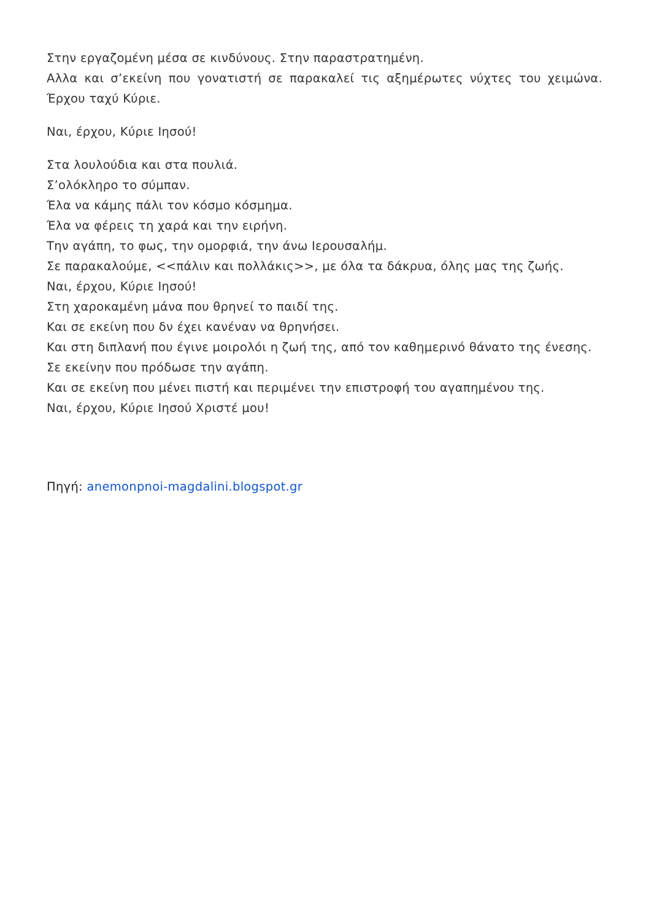Στην εργαζομένη μέσα σε κινδύνους. Στην παραστρατημένη.
Αλλα και σ’εκείνη που γονατιστή σε παρακαλεί τις αξημέρωτες νύχτες του χειμώνα. Έρχου ταχύ Κύριε.
Ναι, έρχου, Κύριε Ιησού!
Στα λουλούδια και στα πουλιά.
Σ’ολόκληρο το σύμπαν.
Έλα να κάμης πάλι τον κόσμο κόσμημα.
Έλα να φέρεις τη χαρά και την ειρήνη.
Την αγάπη, το φως, την ομορφιά, την άνω Ιερουσαλήμ.
Σε παρακαλούμε, <<πάλιν και πολλάκις>>, με όλα τα δάκρυα, όλης μας της ζωής.
Ναι, έρχου, Κύριε Ιησού!
Στη χαροκαμένη μάνα που θρηνεί το παιδί της.
Και σε εκείνη που δν έχει κανέναν να θρηνήσει.
Και στη διπλανή που έγινε μοιρολόι η ζωή της, από τον καθημερινό θάνατο της ένεσης.
Σε εκείνην που πρόδωσε την αγάπη.
Και σε εκείνη που μένει πιστή και περιμένει την επιστροφή του αγαπημένου της.
Ναι, έρχου, Κύριε Ιησού Χριστέ μου!
Πηγή: anemonpnoi-magdalini.blogspot.gr